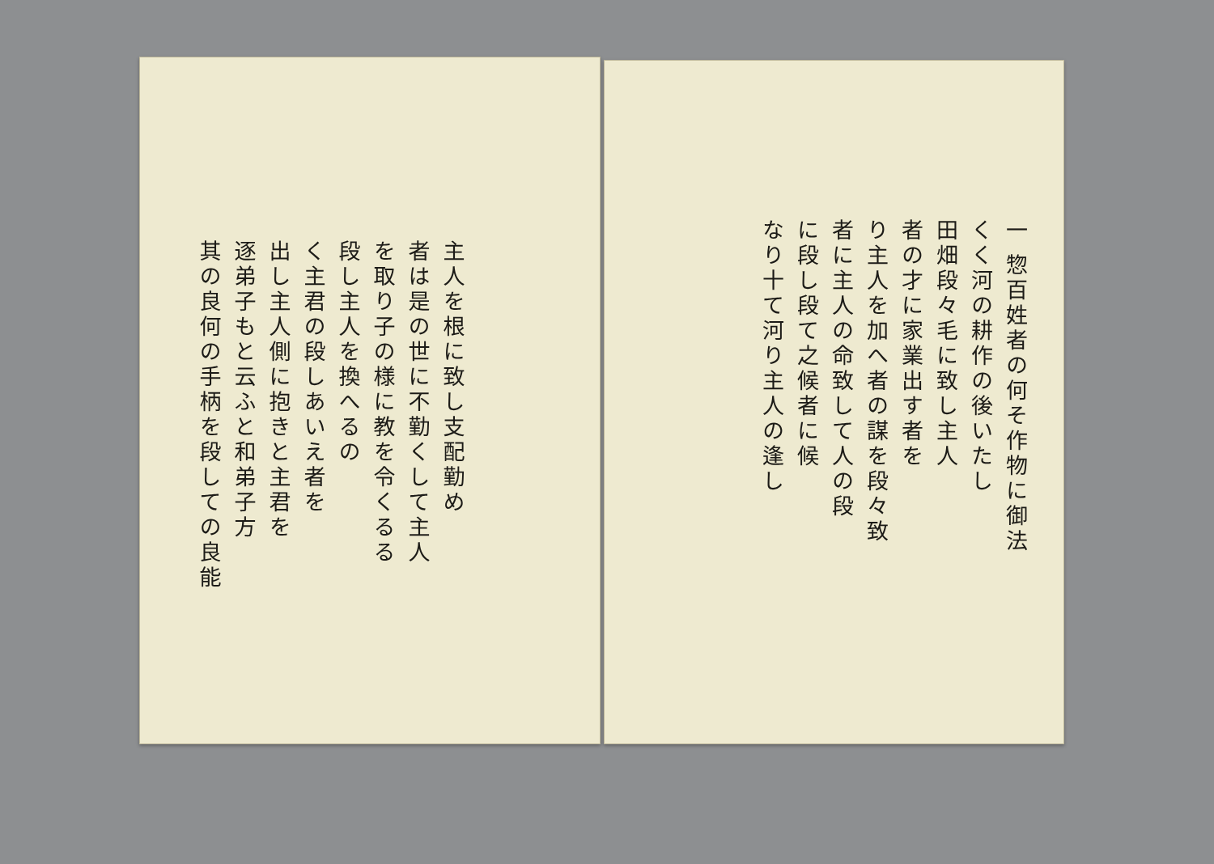主人を根に致し支配勤め
者は是の世に不勤くして主人
を取り子の様に教を令くるる
段し主人を換へるの
く主君の段しあいえ者を
出し主人側に抱きと主君を
逐弟子もと云ふと和弟子方
其の良何の手柄を段しての良能
一 惣百姓者の何そ作物に御法
くく河の耕作の後いたし
田畑段々毛に致し主人
者の才に家業出す者を
り主人を加へ者の謀を段々致
者に主人の命致して人の段
に段し段て之候者に候
なり十て河り主人の逢し